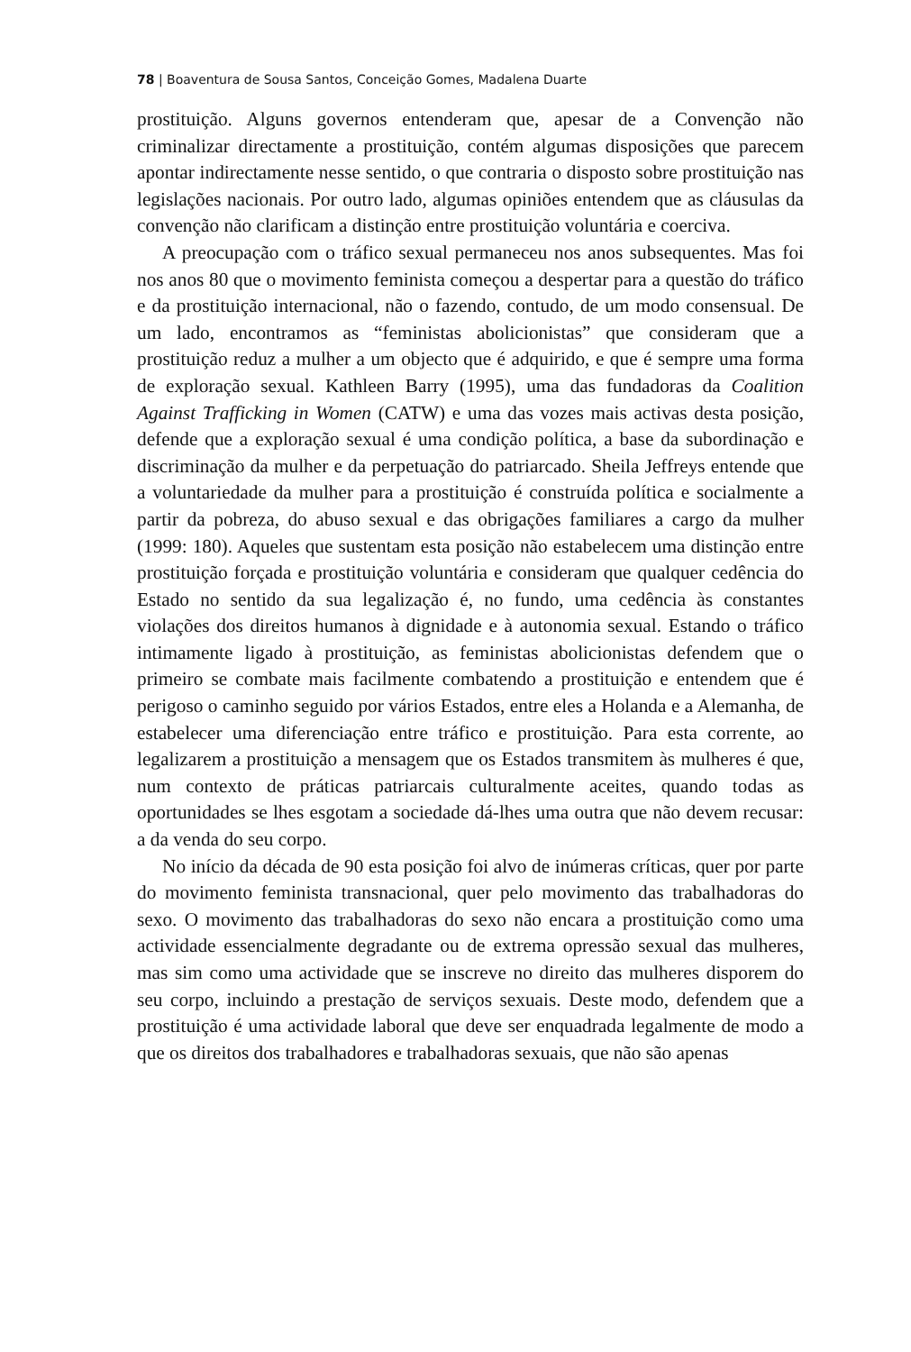78 | Boaventura de Sousa Santos, Conceição Gomes, Madalena Duarte
prostituição. Alguns governos entenderam que, apesar de a Convenção não criminalizar directamente a prostituição, contém algumas disposições que parecem apontar indirectamente nesse sentido, o que contraria o disposto sobre prostituição nas legislações nacionais. Por outro lado, algumas opiniões entendem que as cláusulas da convenção não clarificam a distinção entre prostituição voluntária e coerciva.
A preocupação com o tráfico sexual permaneceu nos anos subsequentes. Mas foi nos anos 80 que o movimento feminista começou a despertar para a questão do tráfico e da prostituição internacional, não o fazendo, contudo, de um modo consensual. De um lado, encontramos as “feministas abolicionistas” que consideram que a prostituição reduz a mulher a um objecto que é adquirido, e que é sempre uma forma de exploração sexual. Kathleen Barry (1995), uma das fundadoras da Coalition Against Trafficking in Women (CATW) e uma das vozes mais activas desta posição, defende que a exploração sexual é uma condição política, a base da subordinação e discriminação da mulher e da perpetuação do patriarcado. Sheila Jeffreys entende que a voluntariedade da mulher para a prostituição é construída política e socialmente a partir da pobreza, do abuso sexual e das obrigações familiares a cargo da mulher (1999: 180). Aqueles que sustentam esta posição não estabelecem uma distinção entre prostituição forçada e prostituição voluntária e consideram que qualquer cedência do Estado no sentido da sua legalização é, no fundo, uma cedência às constantes violações dos direitos humanos à dignidade e à autonomia sexual. Estando o tráfico intimamente ligado à prostituição, as feministas abolicionistas defendem que o primeiro se combate mais facilmente combatendo a prostituição e entendem que é perigoso o caminho seguido por vários Estados, entre eles a Holanda e a Alemanha, de estabelecer uma diferenciação entre tráfico e prostituição. Para esta corrente, ao legalizarem a prostituição a mensagem que os Estados transmitem às mulheres é que, num contexto de práticas patriarcais culturalmente aceites, quando todas as oportunidades se lhes esgotam a sociedade dá-lhes uma outra que não devem recusar: a da venda do seu corpo.
No início da década de 90 esta posição foi alvo de inúmeras críticas, quer por parte do movimento feminista transnacional, quer pelo movimento das trabalhadoras do sexo. O movimento das trabalhadoras do sexo não encara a prostituição como uma actividade essencialmente degradante ou de extrema opressão sexual das mulheres, mas sim como uma actividade que se inscreve no direito das mulheres disporem do seu corpo, incluindo a prestação de serviços sexuais. Deste modo, defendem que a prostituição é uma actividade laboral que deve ser enquadrada legalmente de modo a que os direitos dos trabalhadores e trabalhadoras sexuais, que não são apenas